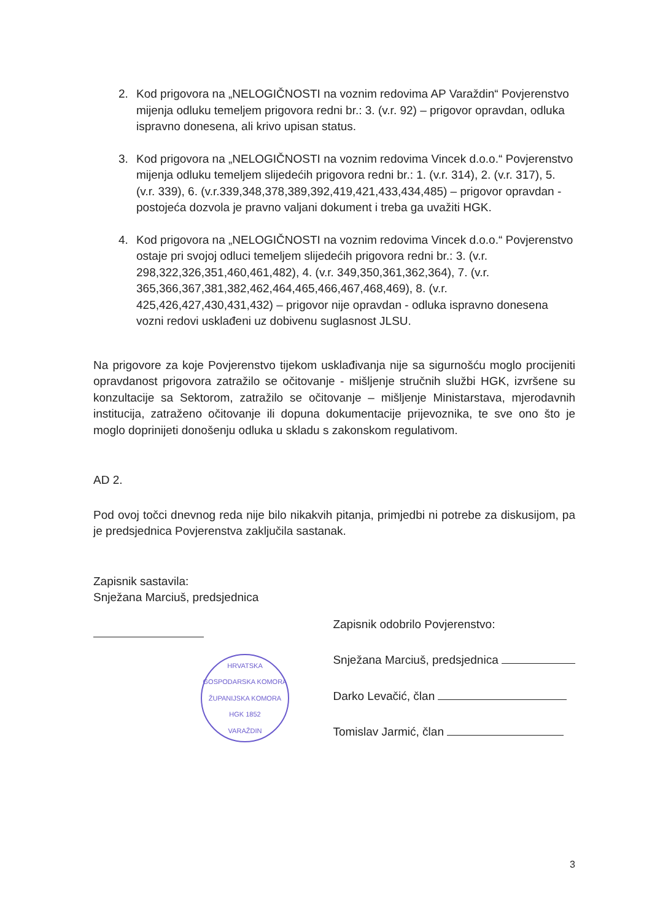2. Kod prigovora na „NELOGIČNOSTI na voznim redovima AP Varaždin“ Povjerenstvo mijenja odluku temeljem prigovora redni br.: 3. (v.r. 92) – prigovor opravdan, odluka ispravno donesena, ali krivo upisan status.
3. Kod prigovora na „NELOGIČNOSTI na voznim redovima Vincek d.o.o.“ Povjerenstvo mijenja odluku temeljem slijedećih prigovora redni br.: 1. (v.r. 314), 2. (v.r. 317), 5. (v.r. 339), 6. (v.r.339,348,378,389,392,419,421,433,434,485) – prigovor opravdan - postojeća dozvola je pravno valjani dokument i treba ga uvažiti HGK.
4. Kod prigovora na „NELOGIČNOSTI na voznim redovima Vincek d.o.o.“ Povjerenstvo ostaje pri svojoj odluci temeljem slijedećih prigovora redni br.: 3. (v.r. 298,322,326,351,460,461,482), 4. (v.r. 349,350,361,362,364), 7. (v.r. 365,366,367,381,382,462,464,465,466,467,468,469), 8. (v.r. 425,426,427,430,431,432) – prigovor nije opravdan - odluka ispravno donesena vozni redovi usklađeni uz dobivenu suglasnost JLSU.
Na prigovore za koje Povjerenstvo tijekom usklađivanja nije sa sigurnošću moglo procijeniti opravdanost prigovora zatražilo se očitovanje - mišljenje stručnih službi HGK, izvršene su konzultacije sa Sektorom, zatražilo se očitovanje – mišljenje Ministarstava, mjerodavnih institucija, zatraženo očitovanje ili dopuna dokumentacije prijevoznika, te sve ono što je moglo doprinijeti donošenju odluka u skladu s zakonskom regulativom.
AD 2.
Pod ovoj točci dnevnog reda nije bilo nikakvih pitanja, primjedbi ni potrebe za diskusijom, pa je predsjednica Povjerenstva zaključila sastanak.
Zapisnik sastavila:
Snježana Marciuš, predsjednica
HRVATSKA GOSPODARSKA KOMORA
ŽUPANIJSKA KOMORA
HGK 1852
VARAŽDIN
Zapisnik odobrilo Povjerenstvo:
Snježana Marciuš, predsjednica
Darko Levačić, član
Tomislav Jarmić, član
3